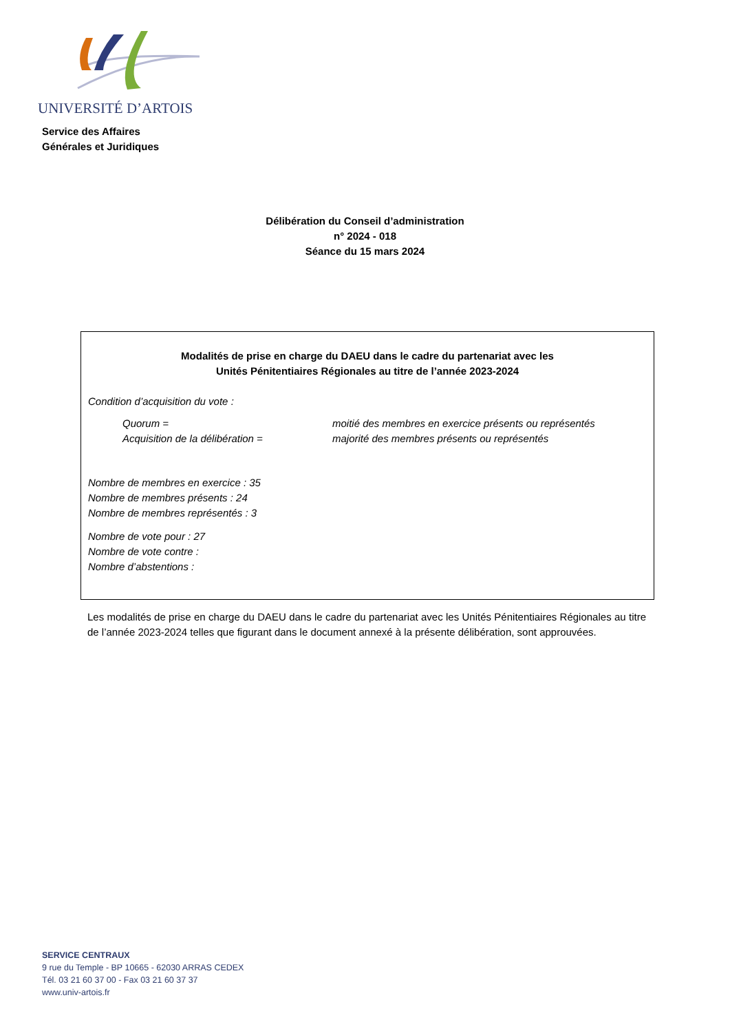UNIVERSITÉ D’ARTOIS
Service des Affaires
Générales et Juridiques
Délibération du Conseil d’administration
n° 2024 - 018
Séance du 15 mars 2024
Modalités de prise en charge du DAEU dans le cadre du partenariat avec les
Unités Pénitentiaires Régionales au titre de l’année 2023-2024
Condition d’acquisition du vote :
Quorum = moitié des membres en exercice présents ou représentés
Acquisition de la délibération = majorité des membres présents ou représentés
Nombre de membres en exercice : 35
Nombre de membres présents : 24
Nombre de membres représentés : 3
Nombre de vote pour : 27
Nombre de vote contre :
Nombre d’abstentions :
Les modalités de prise en charge du DAEU dans le cadre du partenariat avec les Unités Pénitentiaires Régionales au titre de l’année 2023-2024 telles que figurant dans le document annexé à la présente délibération, sont approuvées.
SERVICE CENTRAUX
9 rue du Temple - BP 10665 - 62030 ARRAS CEDEX
Tél. 03 21 60 37 00 - Fax 03 21 60 37 37
www.univ-artois.fr